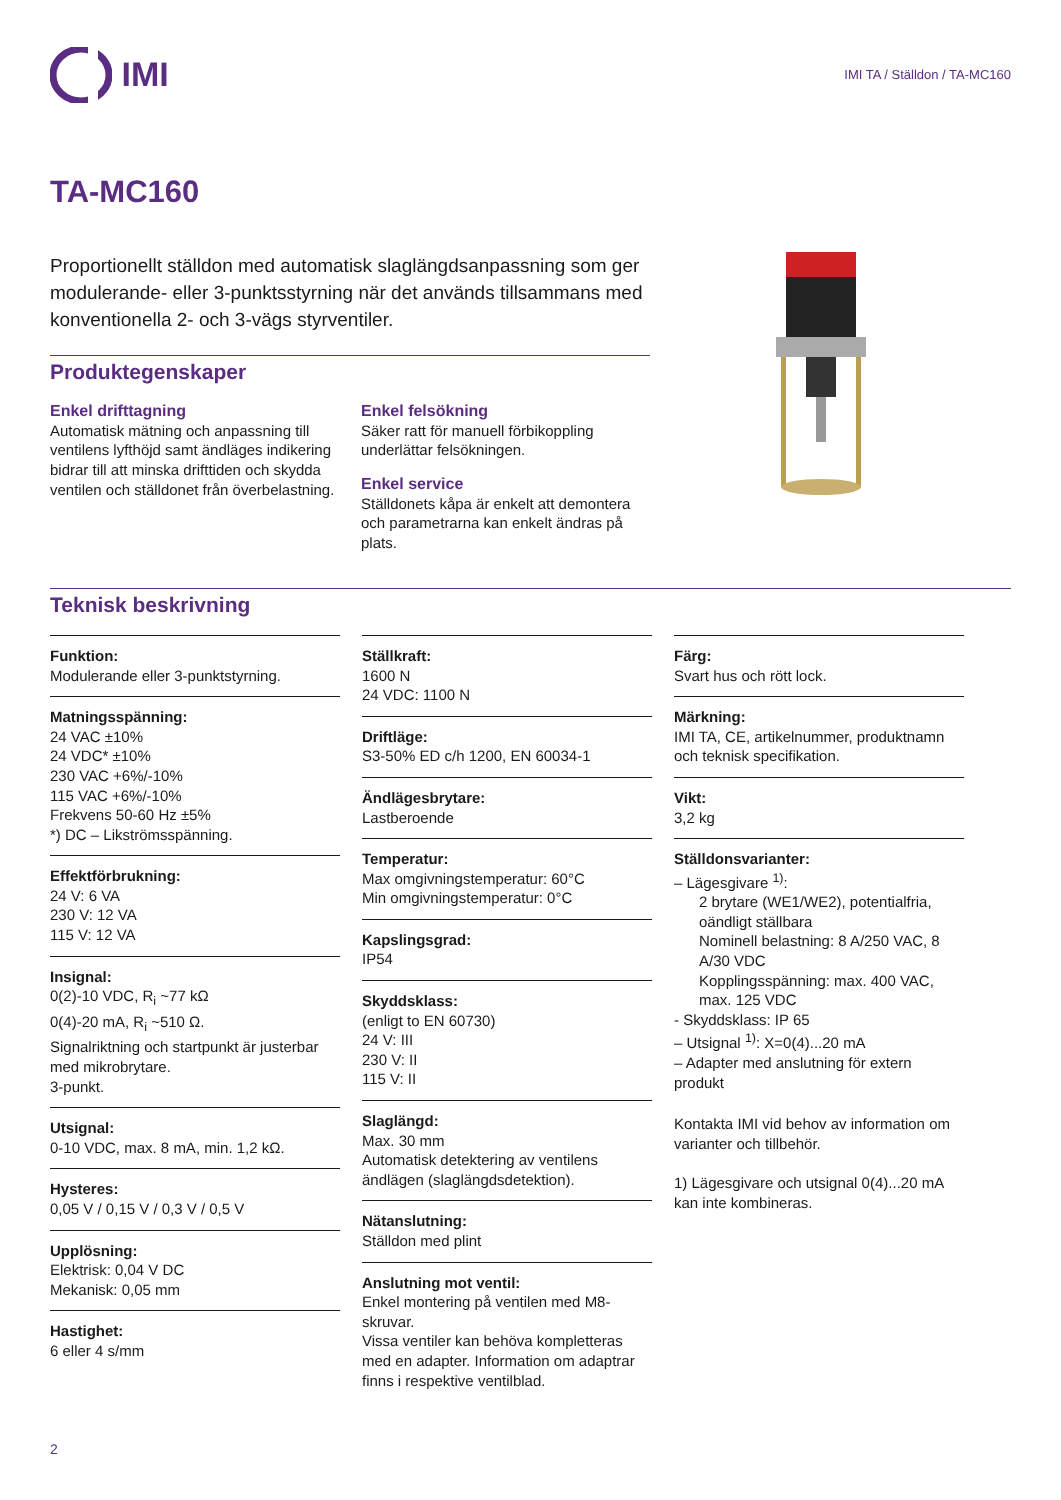IMI
IMI TA / Ställdon / TA-MC160
TA-MC160
Proportionellt ställdon med automatisk slaglängdsanpassning som ger modulerande- eller 3-punktsstyrning när det används tillsammans med konventionella 2- och 3-vägs styrventiler.
Produktegenskaper
Enkel drifttagning
Automatisk mätning och anpassning till ventilens lyfthöjd samt ändläges indikering bidrar till att minska drifttiden och skydda ventilen och ställdonet från överbelastning.
Enkel felsökning
Säker ratt för manuell förbikoppling underlättar felsökningen.
Enkel service
Ställdonets kåpa är enkelt att demontera och parametrarna kan enkelt ändras på plats.
Teknisk beskrivning
Funktion:
Modulerande eller 3-punktstyrning.
Matningsspänning:
24 VAC ±10%
24 VDC* ±10%
230 VAC +6%/-10%
115 VAC +6%/-10%
Frekvens 50-60 Hz ±5%
*) DC – Likströmsspänning.
Effektförbrukning:
24 V: 6 VA
230 V: 12 VA
115 V: 12 VA
Insignal:
0(2)-10 VDC, R<sub>i</sub> ~77 kΩ
0(4)-20 mA, R<sub>i</sub> ~510 Ω.
Signalriktning och startpunkt är justerbar med mikrobrytare.
3-punkt.
Utsignal:
0-10 VDC, max. 8 mA, min. 1,2 kΩ.
Hysteres:
0,05 V / 0,15 V / 0,3 V / 0,5 V
Upplösning:
Elektrisk: 0,04 V DC
Mekanisk: 0,05 mm
Hastighet:
6 eller 4 s/mm
Ställkraft:
1600 N
24 VDC: 1100 N
Driftläge:
S3-50% ED c/h 1200, EN 60034-1
Ändlägesbrytare:
Lastberoende
Temperatur:
Max omgivningstemperatur: 60°C
Min omgivningstemperatur: 0°C
Kapslingsgrad:
IP54
Skyddsklass:
(enligt to EN 60730)
24 V: III
230 V: II
115 V: II
Slaglängd:
Max. 30 mm
Automatisk detektering av ventilens ändlägen (slaglängdsdetektion).
Nätanslutning:
Ställdon med plint
Anslutning mot ventil:
Enkel montering på ventilen med M8-skruvar.
Vissa ventiler kan behöva kompletteras med en adapter. Information om adaptrar finns i respektive ventilblad.
Färg:
Svart hus och rött lock.
Märkning:
IMI TA, CE, artikelnummer, produktnamn och teknisk specifikation.
Vikt:
3,2 kg
Ställdonsvarianter:
– Lägesgivare <sup>1)</sup>:
2 brytare (WE1/WE2), potentialfria, oändligt ställbara
Nominell belastning: 8 A/250 VAC, 8 A/30 VDC
Kopplingsspänning: max. 400 VAC, max. 125 VDC
- Skyddsklass: IP 65
– Utsignal <sup>1)</sup>: X=0(4)...20 mA
– Adapter med anslutning för extern produkt
Kontakta IMI vid behov av information om varianter och tillbehör.
1) Lägesgivare och utsignal 0(4)...20 mA kan inte kombineras.
2